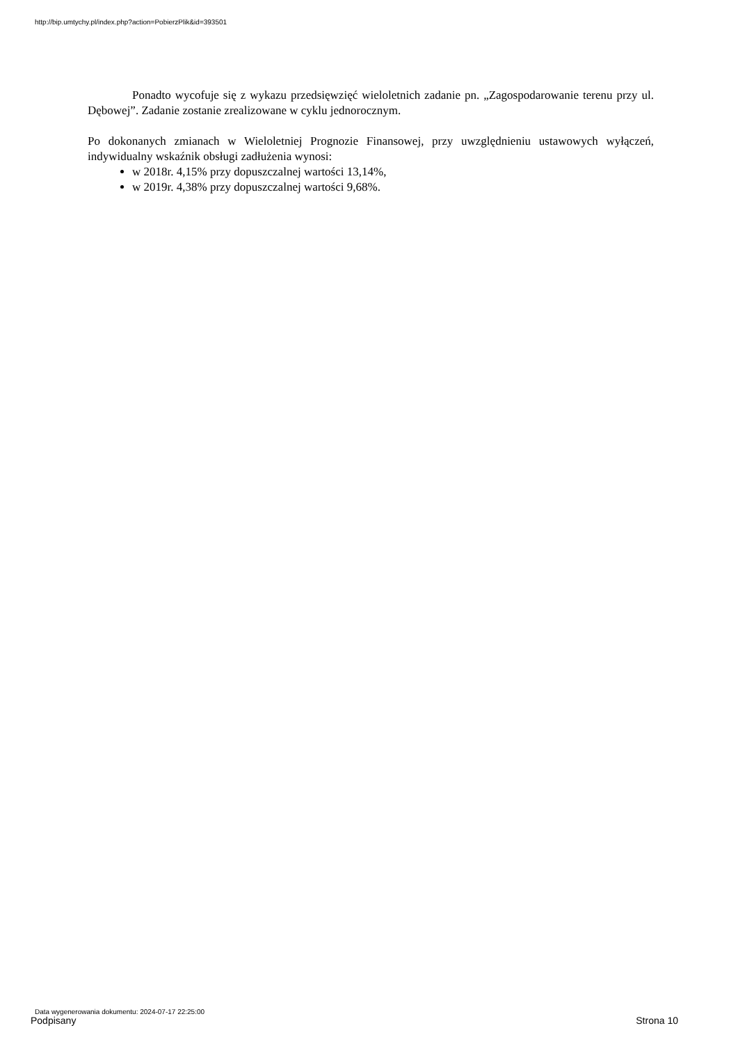http://bip.umtychy.pl/index.php?action=PobierzPlik&id=393501
Ponadto wycofuje się z wykazu przedsięwzięć wieloletnich zadanie pn. „Zagospodarowanie terenu przy ul. Dębowej”. Zadanie zostanie zrealizowane w cyklu jednorocznym.
Po dokonanych zmianach w Wieloletniej Prognozie Finansowej, przy uwzględnieniu ustawowych wyłączeń, indywidualny wskaźnik obsługi zadłużenia wynosi:
w 2018r. 4,15% przy dopuszczalnej wartości 13,14%,
w 2019r. 4,38% przy dopuszczalnej wartości 9,68%.
Data wygenerowania dokumentu: 2024-07-17 22:25:00
Podpisany Strona 10